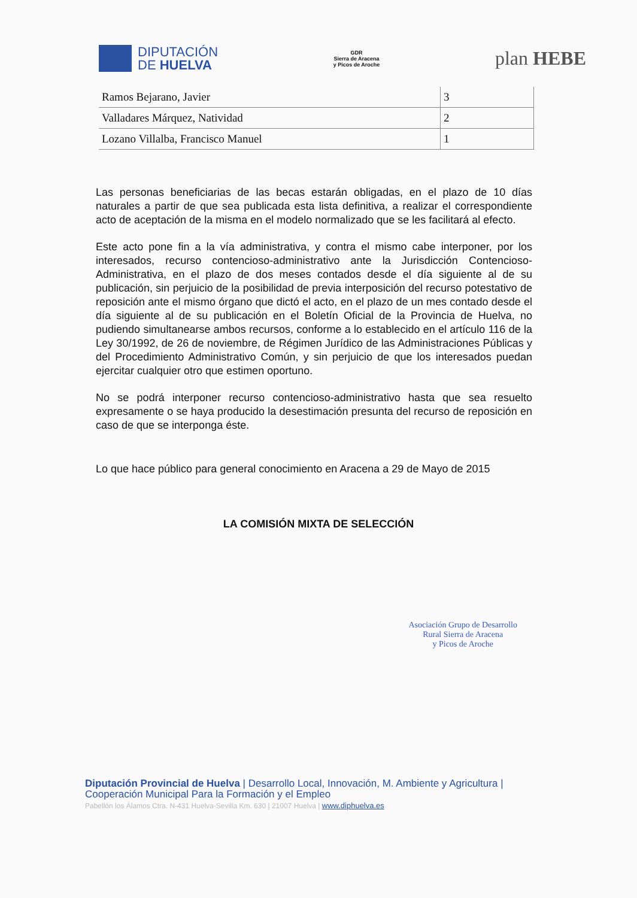DIPUTACIÓN
DE HUELVA
GDR
Sierra de Aracena
y Picos de Aroche
plan HEBE
| Ramos Bejarano, Javier | 3 |
| Valladares Márquez, Natividad | 2 |
| Lozano Villalba, Francisco Manuel | 1 |
Las personas beneficiarias de las becas estarán obligadas, en el plazo de 10 días naturales a partir de que sea publicada esta lista definitiva, a realizar el correspondiente acto de aceptación de la misma en el modelo normalizado que se les facilitará al efecto.
Este acto pone fin a la vía administrativa, y contra el mismo cabe interponer, por los interesados, recurso contencioso-administrativo ante la Jurisdicción Contencioso-Administrativa, en el plazo de dos meses contados desde el día siguiente al de su publicación, sin perjuicio de la posibilidad de previa interposición del recurso potestativo de reposición ante el mismo órgano que dictó el acto, en el plazo de un mes contado desde el día siguiente al de su publicación en el Boletín Oficial de la Provincia de Huelva, no pudiendo simultanearse ambos recursos, conforme a lo establecido en el artículo 116 de la Ley 30/1992, de 26 de noviembre, de Régimen Jurídico de las Administraciones Públicas y del Procedimiento Administrativo Común, y sin perjuicio de que los interesados puedan ejercitar cualquier otro que estimen oportuno.
No se podrá interponer recurso contencioso-administrativo hasta que sea resuelto expresamente o se haya producido la desestimación presunta del recurso de reposición en caso de que se interponga éste.
Lo que hace público para general conocimiento en Aracena a 29 de Mayo de 2015
LA COMISIÓN MIXTA DE SELECCIÓN
Asociación Grupo de Desarrollo
Rural Sierra de Aracena
y Picos de Aroche
Diputación Provincial de Huelva | Desarrollo Local, Innovación, M. Ambiente y Agricultura |
Cooperación Municipal Para la Formación y el Empleo
Pabellón los Álamos Ctra. N-431 Huelva-Sevilla Km. 630 | 21007 Huelva | www.diphuelva.es